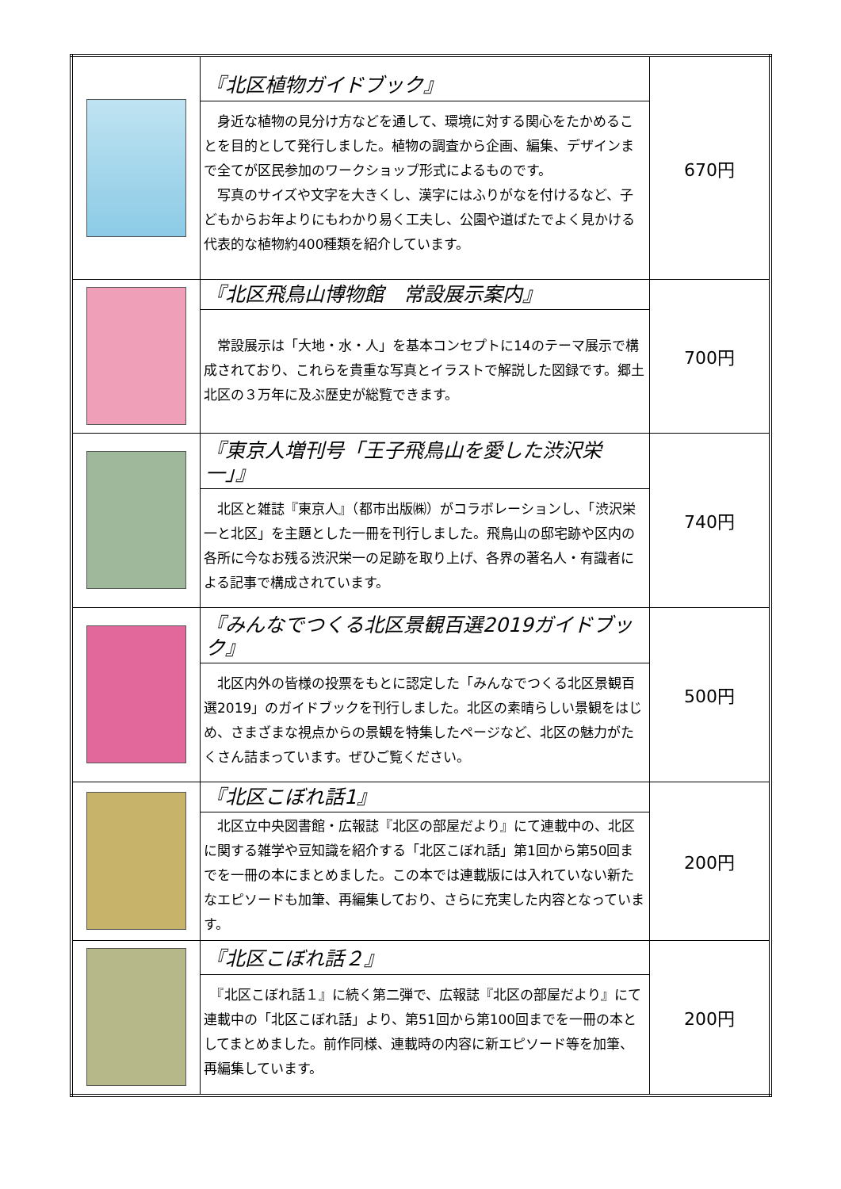| | 『北区植物ガイドブック』 身近な植物の見分け方などを通して、環境に対する関心をたかめることを目的として発行しました。植物の調査から企画、編集、デザインまで全てが区民参加のワークショップ形式によるものです。 写真のサイズや文字を大きくし、漢字にはふりがなを付けるなど、子どもからお年よりにもわかり易く工夫し、公園や道ばたでよく見かける代表的な植物約400種類を紹介しています。 | 670円 |
| | 『北区飛鳥山博物館 常設展示案内』 常設展示は「大地・水・人」を基本コンセプトに14のテーマ展示で構成されており、これらを貴重な写真とイラストで解説した図録です。郷土北区の３万年に及ぶ歴史が総覧できます。 | 700円 |
| | 『東京人増刊号「王子飛鳥山を愛した渋沢栄一」』 北区と雑誌『東京人』（都市出版㈱）がコラボレーションし、「渋沢栄一と北区」を主題とした一冊を刊行しました。飛鳥山の邸宅跡や区内の各所に今なお残る渋沢栄一の足跡を取り上げ、各界の著名人・有識者による記事で構成されています。 | 740円 |
| | 『みんなでつくる北区景観百選2019ガイドブック』 北区内外の皆様の投票をもとに認定した「みんなでつくる北区景観百選2019」のガイドブックを刊行しました。北区の素晴らしい景観をはじめ、さまざまな視点からの景観を特集したページなど、北区の魅力がたくさん詰まっています。ぜひご覧ください。 | 500円 |
| | 『北区こぼれ話1』 北区立中央図書館・広報誌『北区の部屋だより』にて連載中の、北区に関する雑学や豆知識を紹介する「北区こぼれ話」第1回から第50回までを一冊の本にまとめました。この本では連載版には入れていない新たなエピソードも加筆、再編集しており、さらに充実した内容となっています。 | 200円 |
| | 『北区こぼれ話２』 『北区こぼれ話１』に続く第二弾で、広報誌『北区の部屋だより』にて連載中の「北区こぼれ話」より、第51回から第100回までを一冊の本としてまとめました。前作同様、連載時の内容に新エピソード等を加筆、再編集しています。 | 200円 |